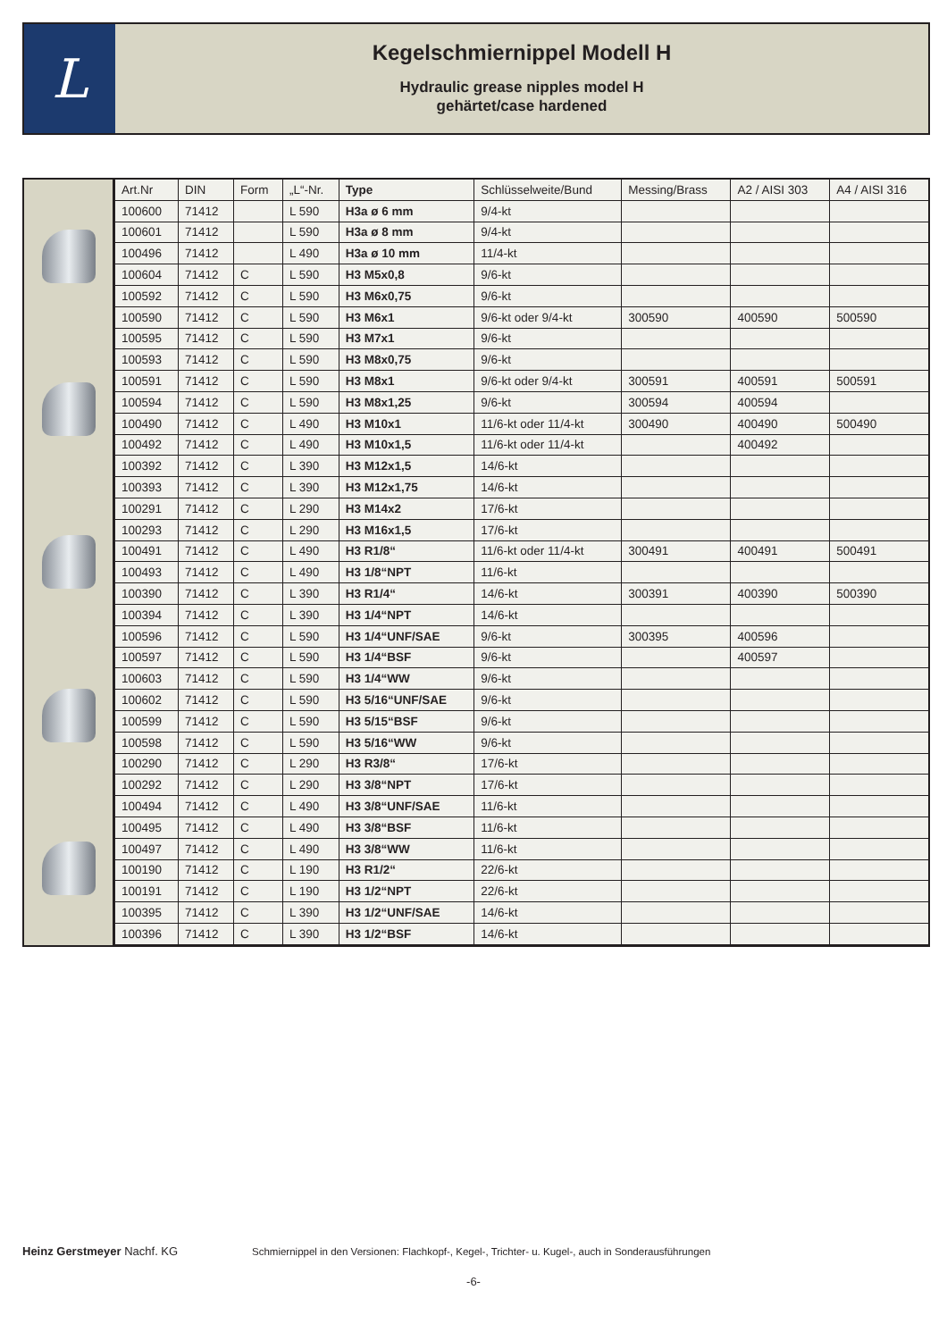L
Kegelschmiernippel Modell H
Hydraulic grease nipples model H
gehärtet/case hardened
| Art.Nr | DIN | Form | „L“-Nr. | Type | Schlüsselweite/Bund | Messing/Brass | A2 / AISI 303 | A4 / AISI 316 |
| --- | --- | --- | --- | --- | --- | --- | --- | --- |
| 100600 | 71412 | | L 590 | H3a ø 6 mm | 9/4-kt | | | |
| 100601 | 71412 | | L 590 | H3a ø 8 mm | 9/4-kt | | | |
| 100496 | 71412 | | L 490 | H3a ø 10 mm | 11/4-kt | | | |
| 100604 | 71412 | C | L 590 | H3 M5x0,8 | 9/6-kt | | | |
| 100592 | 71412 | C | L 590 | H3 M6x0,75 | 9/6-kt | | | |
| 100590 | 71412 | C | L 590 | H3 M6x1 | 9/6-kt oder 9/4-kt | 300590 | 400590 | 500590 |
| 100595 | 71412 | C | L 590 | H3 M7x1 | 9/6-kt | | | |
| 100593 | 71412 | C | L 590 | H3 M8x0,75 | 9/6-kt | | | |
| 100591 | 71412 | C | L 590 | H3 M8x1 | 9/6-kt oder 9/4-kt | 300591 | 400591 | 500591 |
| 100594 | 71412 | C | L 590 | H3 M8x1,25 | 9/6-kt | 300594 | 400594 | |
| 100490 | 71412 | C | L 490 | H3 M10x1 | 11/6-kt oder 11/4-kt | 300490 | 400490 | 500490 |
| 100492 | 71412 | C | L 490 | H3 M10x1,5 | 11/6-kt oder 11/4-kt | | 400492 | |
| 100392 | 71412 | C | L 390 | H3 M12x1,5 | 14/6-kt | | | |
| 100393 | 71412 | C | L 390 | H3 M12x1,75 | 14/6-kt | | | |
| 100291 | 71412 | C | L 290 | H3 M14x2 | 17/6-kt | | | |
| 100293 | 71412 | C | L 290 | H3 M16x1,5 | 17/6-kt | | | |
| 100491 | 71412 | C | L 490 | H3 R1/8“ | 11/6-kt oder 11/4-kt | 300491 | 400491 | 500491 |
| 100493 | 71412 | C | L 490 | H3 1/8“NPT | 11/6-kt | | | |
| 100390 | 71412 | C | L 390 | H3 R1/4“ | 14/6-kt | 300391 | 400390 | 500390 |
| 100394 | 71412 | C | L 390 | H3 1/4“NPT | 14/6-kt | | | |
| 100596 | 71412 | C | L 590 | H3 1/4“UNF/SAE | 9/6-kt | 300395 | 400596 | |
| 100597 | 71412 | C | L 590 | H3 1/4“BSF | 9/6-kt | | 400597 | |
| 100603 | 71412 | C | L 590 | H3 1/4“WW | 9/6-kt | | | |
| 100602 | 71412 | C | L 590 | H3 5/16“UNF/SAE | 9/6-kt | | | |
| 100599 | 71412 | C | L 590 | H3 5/15“BSF | 9/6-kt | | | |
| 100598 | 71412 | C | L 590 | H3 5/16“WW | 9/6-kt | | | |
| 100290 | 71412 | C | L 290 | H3 R3/8“ | 17/6-kt | | | |
| 100292 | 71412 | C | L 290 | H3 3/8“NPT | 17/6-kt | | | |
| 100494 | 71412 | C | L 490 | H3 3/8“UNF/SAE | 11/6-kt | | | |
| 100495 | 71412 | C | L 490 | H3 3/8“BSF | 11/6-kt | | | |
| 100497 | 71412 | C | L 490 | H3 3/8“WW | 11/6-kt | | | |
| 100190 | 71412 | C | L 190 | H3 R1/2“ | 22/6-kt | | | |
| 100191 | 71412 | C | L 190 | H3 1/2“NPT | 22/6-kt | | | |
| 100395 | 71412 | C | L 390 | H3 1/2“UNF/SAE | 14/6-kt | | | |
| 100396 | 71412 | C | L 390 | H3 1/2“BSF | 14/6-kt | | | |
Heinz Gerstmeyer Nachf. KG
Schmiernippel in den Versionen: Flachkopf-, Kegel-, Trichter- u. Kugel-, auch in Sonderausführungen
-6-